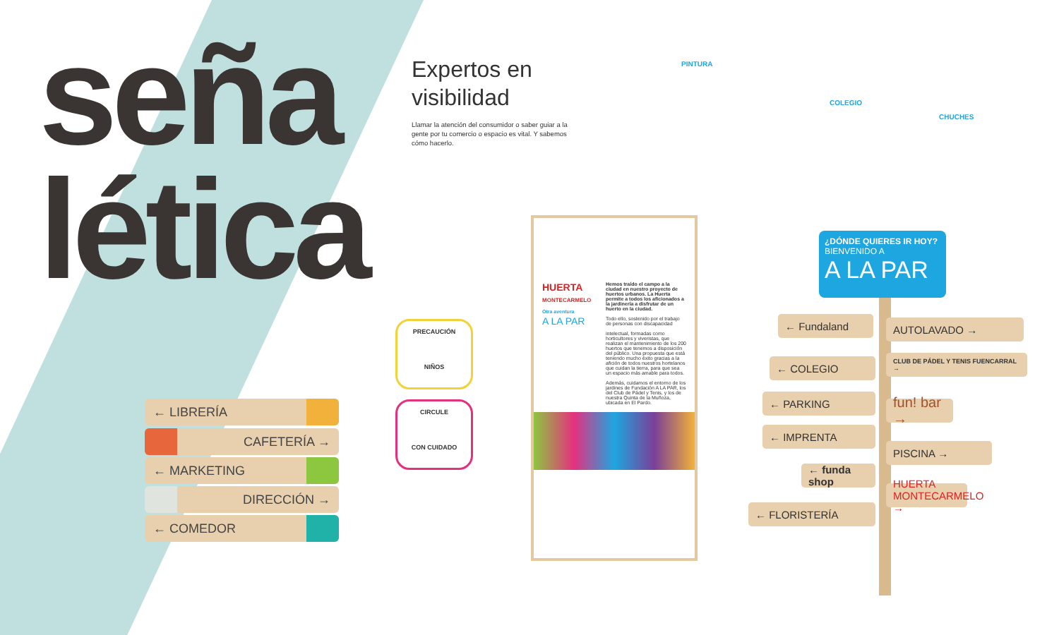seña
lética
Expertos en visibilidad
Llamar la atención del consumidor o saber guiar a la gente por tu comercio o espacio es vital. Y sabemos cómo hacerlo.
PINTURA
COLEGIO
CHUCHES
← LIBRERÍA
CAFETERÍA →
← MARKETING
DIRECCIÓN →
← COMEDOR
PRECAUCIÓN
NIÑOS
CIRCULE
CON CUIDADO
HUERTA
MONTECARMELO
Otra aventura
A LA PAR
Hemos traído el campo a la ciudad en nuestro proyecto de huertos urbanos. La Huerta permite a todos los aficionados a la jardinería a disfrutar de un huerto en la ciudad.
Todo ello, sostenido por el trabajo de personas con discapacidad
intelectual, formadas como horticultores y viveristas, que realizan el mantenimiento de los 200 huertos que tenemos a disposición del público. Una propuesta que está teniendo mucho éxito gracias a la afición de todos nuestros hortelanos que cuidan la tierra, para que sea un espacio más amable para todos.
Además, cuidamos el entorno de los jardines de Fundación A LA PAR, los del Club de Pádel y Tenis, y los de nuestra Quinta de la Muñoza, ubicada en El Pardo.
¿DÓNDE QUIERES IR HOY?
BIENVENIDO A
A LA PAR
← Fundaland AUTOLAVADO →
← COLEGIO CLUB DE PÁDEL Y TENIS FUENCARRAL →
← PARKING
fun! bar →
← IMPRENTA
PISCINA →
← funda shop
HUERTA MONTECARMELO →
← FLORISTERÍA